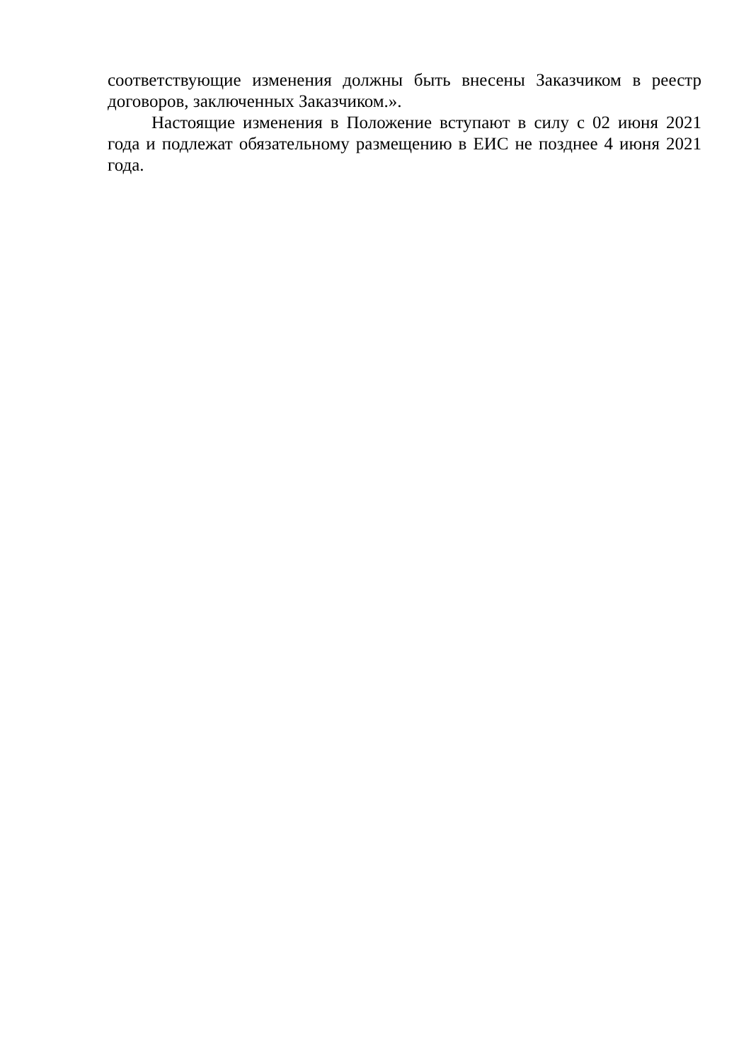соответствующие изменения должны быть внесены Заказчиком в реестр договоров, заключенных Заказчиком.».
Настоящие изменения в Положение вступают в силу с 02 июня 2021 года и подлежат обязательному размещению в ЕИС не позднее 4 июня 2021 года.